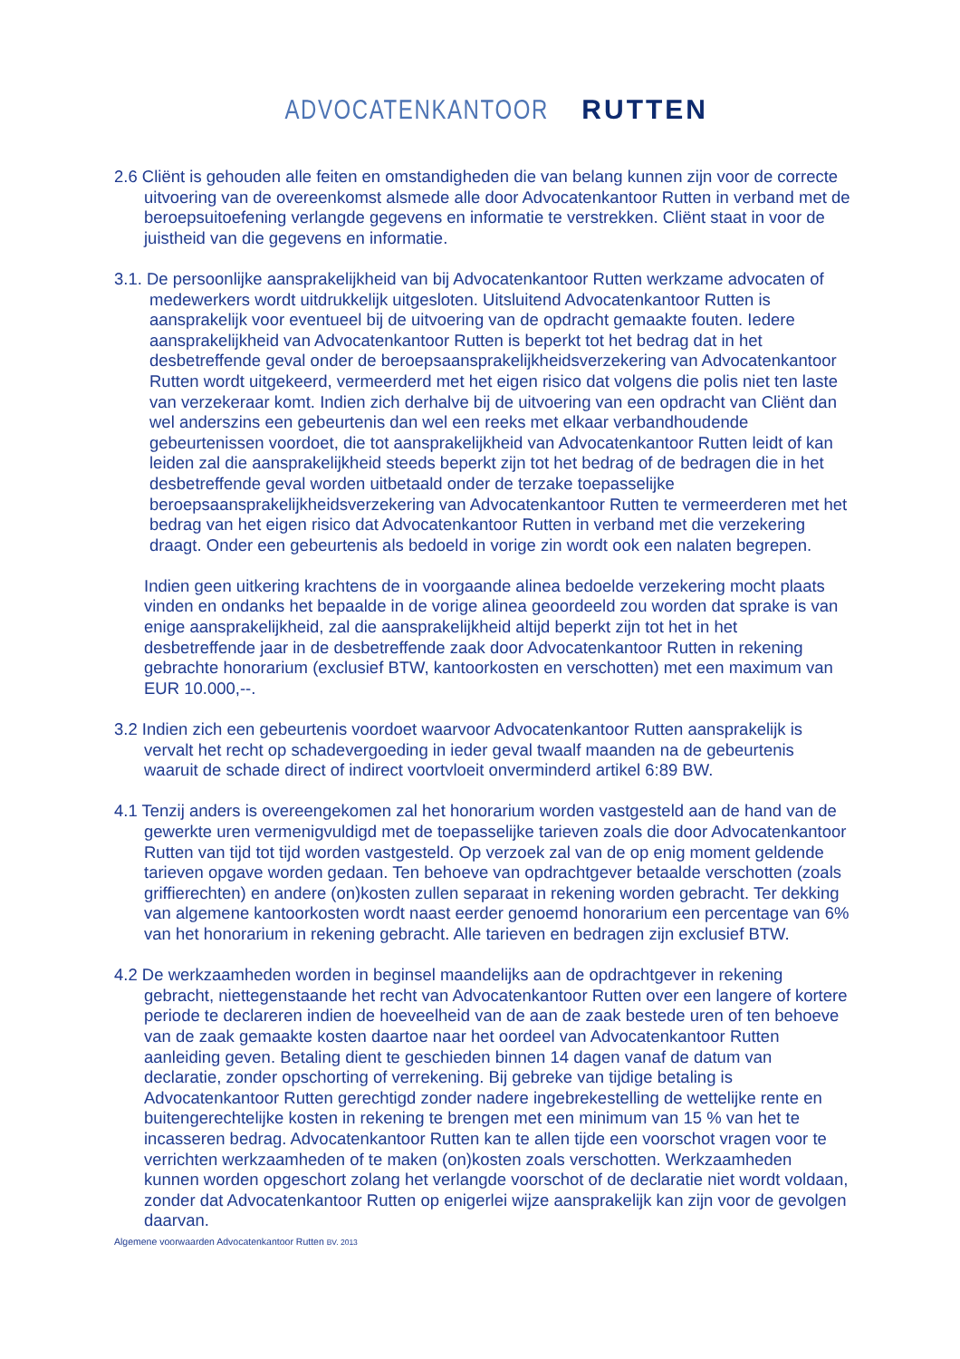ADVOCATENKANTOOR RUTTEN
2.6 Cliënt is gehouden alle feiten en omstandigheden die van belang kunnen zijn voor de correcte uitvoering van de overeenkomst alsmede alle door Advocatenkantoor Rutten in verband met de beroepsuitoefening verlangde gegevens en informatie te verstrekken. Cliënt staat in voor de juistheid van die gegevens en informatie.
3.1. De persoonlijke aansprakelijkheid van bij Advocatenkantoor Rutten werkzame advocaten of medewerkers wordt uitdrukkelijk uitgesloten. Uitsluitend Advocatenkantoor Rutten is aansprakelijk voor eventueel bij de uitvoering van de opdracht gemaakte fouten. Iedere aansprakelijkheid van Advocatenkantoor Rutten is beperkt tot het bedrag dat in het desbetreffende geval onder de beroepsaansprakelijkheidsverzekering van Advocatenkantoor Rutten wordt uitgekeerd, vermeerderd met het eigen risico dat volgens die polis niet ten laste van verzekeraar komt. Indien zich derhalve bij de uitvoering van een opdracht van Cliënt dan wel anderszins een gebeurtenis dan wel een reeks met elkaar verbandhoudende gebeurtenissen voordoet, die tot aansprakelijkheid van Advocatenkantoor Rutten leidt of kan leiden zal die aansprakelijkheid steeds beperkt zijn tot het bedrag of de bedragen die in het desbetreffende geval worden uitbetaald onder de terzake toepasselijke beroepsaansprakelijkheidsverzekering van Advocatenkantoor Rutten te vermeerderen met het bedrag van het eigen risico dat Advocatenkantoor Rutten in verband met die verzekering draagt. Onder een gebeurtenis als bedoeld in vorige zin wordt ook een nalaten begrepen.
Indien geen uitkering krachtens de in voorgaande alinea bedoelde verzekering mocht plaats vinden en ondanks het bepaalde in de vorige alinea geoordeeld zou worden dat sprake is van enige aansprakelijkheid, zal die aansprakelijkheid altijd beperkt zijn tot het in het desbetreffende jaar in de desbetreffende zaak door Advocatenkantoor Rutten in rekening gebrachte honorarium (exclusief BTW, kantoorkosten en verschotten) met een maximum van EUR 10.000,--.
3.2 Indien zich een gebeurtenis voordoet waarvoor Advocatenkantoor Rutten aansprakelijk is vervalt het recht op schadevergoeding in ieder geval twaalf maanden na de gebeurtenis waaruit de schade direct of indirect voortvloeit onverminderd artikel 6:89 BW.
4.1 Tenzij anders is overeengekomen zal het honorarium worden vastgesteld aan de hand van de gewerkte uren vermenigvuldigd met de toepasselijke tarieven zoals die door Advocatenkantoor Rutten van tijd tot tijd worden vastgesteld. Op verzoek zal van de op enig moment geldende tarieven opgave worden gedaan. Ten behoeve van opdrachtgever betaalde verschotten (zoals griffierechten) en andere (on)kosten zullen separaat in rekening worden gebracht. Ter dekking van algemene kantoorkosten wordt naast eerder genoemd honorarium een percentage van 6% van het honorarium in rekening gebracht. Alle tarieven en bedragen zijn exclusief BTW.
4.2 De werkzaamheden worden in beginsel maandelijks aan de opdrachtgever in rekening gebracht, niettegenstaande het recht van Advocatenkantoor Rutten over een langere of kortere periode te declareren indien de hoeveelheid van de aan de zaak bestede uren of ten behoeve van de zaak gemaakte kosten daartoe naar het oordeel van Advocatenkantoor Rutten aanleiding geven. Betaling dient te geschieden binnen 14 dagen vanaf de datum van declaratie, zonder opschorting of verrekening. Bij gebreke van tijdige betaling is Advocatenkantoor Rutten gerechtigd zonder nadere ingebrekestelling de wettelijke rente en buitengerechtelijke kosten in rekening te brengen met een minimum van 15 % van het te incasseren bedrag. Advocatenkantoor Rutten kan te allen tijde een voorschot vragen voor te verrichten werkzaamheden of te maken (on)kosten zoals verschotten. Werkzaamheden kunnen worden opgeschort zolang het verlangde voorschot of de declaratie niet wordt voldaan, zonder dat Advocatenkantoor Rutten op enigerlei wijze aansprakelijk kan zijn voor de gevolgen daarvan.
Algemene voorwaarden Advocatenkantoor Rutten BV. 2013